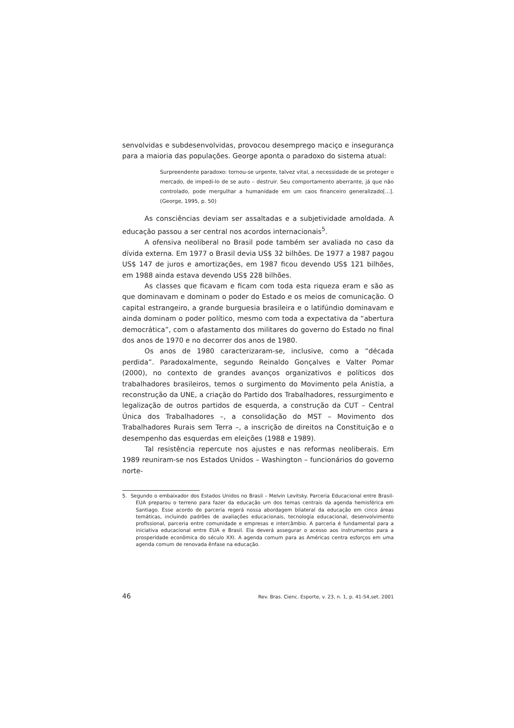senvolvidas e subdesenvolvidas, provocou desemprego maciço e insegurança para a maioria das populações. George aponta o paradoxo do sistema atual:
Surpreendente paradoxo: tornou-se urgente, talvez vital, a necessidade de se proteger o mercado, de impedi-lo de se auto – destruir. Seu comportamento aberrante, já que não controlado, pode mergulhar a humanidade em um caos financeiro generalizado[...]. (George, 1995, p. 50)
As consciências deviam ser assaltadas e a subjetividade amoldada. A educação passou a ser central nos acordos internacionais<sup>5</sup>.
A ofensiva neoliberal no Brasil pode também ser avaliada no caso da dívida externa. Em 1977 o Brasil devia US$ 32 bilhões. De 1977 a 1987 pagou US$ 147 de juros e amortizações, em 1987 ficou devendo US$ 121 bilhões, em 1988 ainda estava devendo US$ 228 bilhões.
As classes que ficavam e ficam com toda esta riqueza eram e são as que dominavam e dominam o poder do Estado e os meios de comunicação. O capital estrangeiro, a grande burguesia brasileira e o latifúndio dominavam e ainda dominam o poder político, mesmo com toda a expectativa da “abertura democrática”, com o afastamento dos militares do governo do Estado no final dos anos de 1970 e no decorrer dos anos de 1980.
Os anos de 1980 caracterizaram-se, inclusive, como a “década perdida”. Paradoxalmente, segundo Reinaldo Gonçalves e Valter Pomar (2000), no contexto de grandes avanços organizativos e políticos dos trabalhadores brasileiros, temos o surgimento do Movimento pela Anistia, a reconstrução da UNE, a criação do Partido dos Trabalhadores, ressurgimento e legalização de outros partidos de esquerda, a construção da CUT – Central Única dos Trabalhadores –, a consolidação do MST – Movimento dos Trabalhadores Rurais sem Terra –, a inscrição de direitos na Constituição e o desempenho das esquerdas em eleições (1988 e 1989).
Tal resistência repercute nos ajustes e nas reformas neoliberais. Em 1989 reuniram-se nos Estados Unidos – Washington – funcionários do governo norte-
5. Segundo o embaixador dos Estados Unidos no Brasil – Melvin Levitsky. Parceria Educacional entre Brasil-EUA preparou o terreno para fazer da educação um dos temas centrais da agenda hemisférica em Santiago. Esse acordo de parceria regerá nossa abordagem bilateral da educação em cinco áreas temáticas, incluindo padrões de avaliações educacionais, tecnologia educacional, desenvolvimento profissional, parceria entre comunidade e empresas e intercâmbio. A parceria é fundamental para a iniciativa educacional entre EUA e Brasil. Ela deverá assegurar o acesso aos instrumentos para a prosperidade econômica do século XXI. A agenda comum para as Américas centra esforços em uma agenda comum de renovada ênfase na educação.
46 Rev. Bras. Cienc. Esporte, v. 23, n. 1, p. 41-54,set. 2001